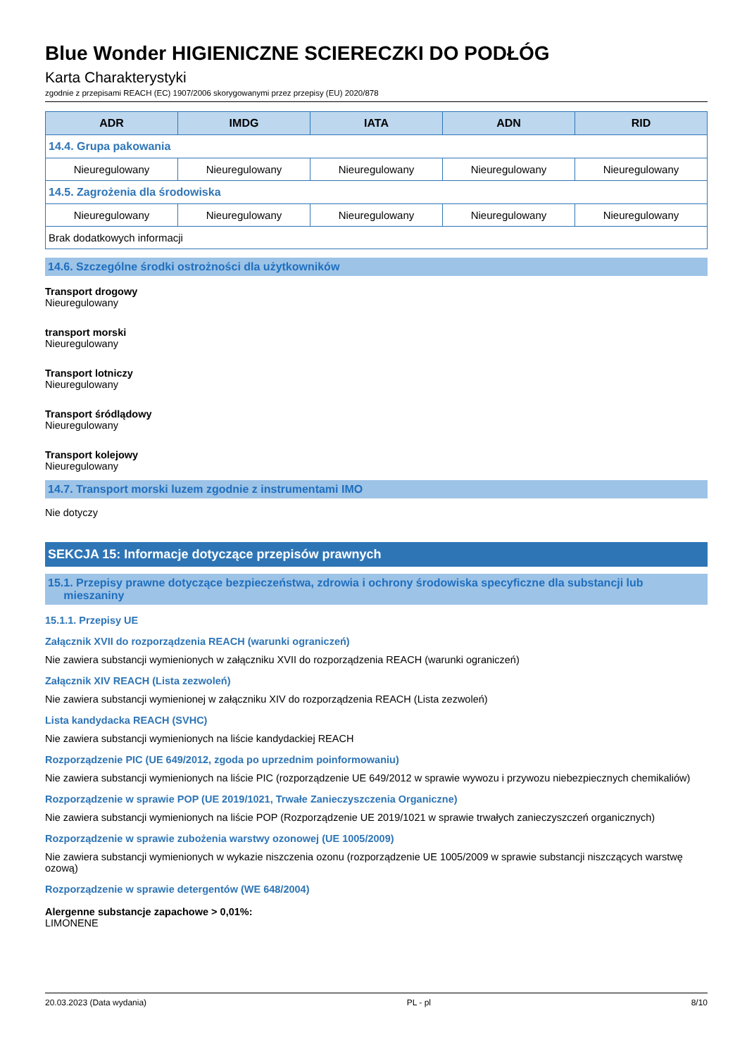Blue Wonder HIGIENICZNE SCIERECZKI DO PODŁÓG
Karta Charakterystyki
zgodnie z przepisami REACH (EC) 1907/2006 skorygowanymi przez przepisy (EU) 2020/878
| ADR | IMDG | IATA | ADN | RID |
| --- | --- | --- | --- | --- |
| 14.4. Grupa pakowania | | | | |
| Nieuregulowany | Nieuregulowany | Nieuregulowany | Nieuregulowany | Nieuregulowany |
| 14.5. Zagrożenia dla środowiska | | | | |
| Nieuregulowany | Nieuregulowany | Nieuregulowany | Nieuregulowany | Nieuregulowany |
| Brak dodatkowych informacji | | | | |
14.6. Szczególne środki ostrożności dla użytkowników
Transport drogowy
Nieuregulowany
transport morski
Nieuregulowany
Transport lotniczy
Nieuregulowany
Transport śródlądowy
Nieuregulowany
Transport kolejowy
Nieuregulowany
14.7. Transport morski luzem zgodnie z instrumentami IMO
Nie dotyczy
SEKCJA 15: Informacje dotyczące przepisów prawnych
15.1. Przepisy prawne dotyczące bezpieczeństwa, zdrowia i ochrony środowiska specyficzne dla substancji lub
mieszaniny
15.1.1. Przepisy UE
Załącznik XVII do rozporządzenia REACH (warunki ograniczeń)
Nie zawiera substancji wymienionych w załączniku XVII do rozporządzenia REACH (warunki ograniczeń)
Załącznik XIV REACH (Lista zezwoleń)
Nie zawiera substancji wymienionej w załączniku XIV do rozporządzenia REACH (Lista zezwoleń)
Lista kandydacka REACH (SVHC)
Nie zawiera substancji wymienionych na liście kandydackiej REACH
Rozporządzenie PIC (UE 649/2012, zgoda po uprzednim poinformowaniu)
Nie zawiera substancji wymienionych na liście PIC (rozporządzenie UE 649/2012 w sprawie wywozu i przywozu niebezpiecznych chemikaliów)
Rozporządzenie w sprawie POP (UE 2019/1021, Trwałe Zanieczyszczenia Organiczne)
Nie zawiera substancji wymienionych na liście POP (Rozporządzenie UE 2019/1021 w sprawie trwałych zanieczyszczeń organicznych)
Rozporządzenie w sprawie zubożenia warstwy ozonowej (UE 1005/2009)
Nie zawiera substancji wymienionych w wykazie niszczenia ozonu (rozporządzenie UE 1005/2009 w sprawie substancji niszczących warstwę ozową)
Rozporządzenie w sprawie detergentów (WE 648/2004)
Alergenne substancje zapachowe > 0,01%:
LIMONENE
20.03.2023 (Data wydania) PL - pl 8/10